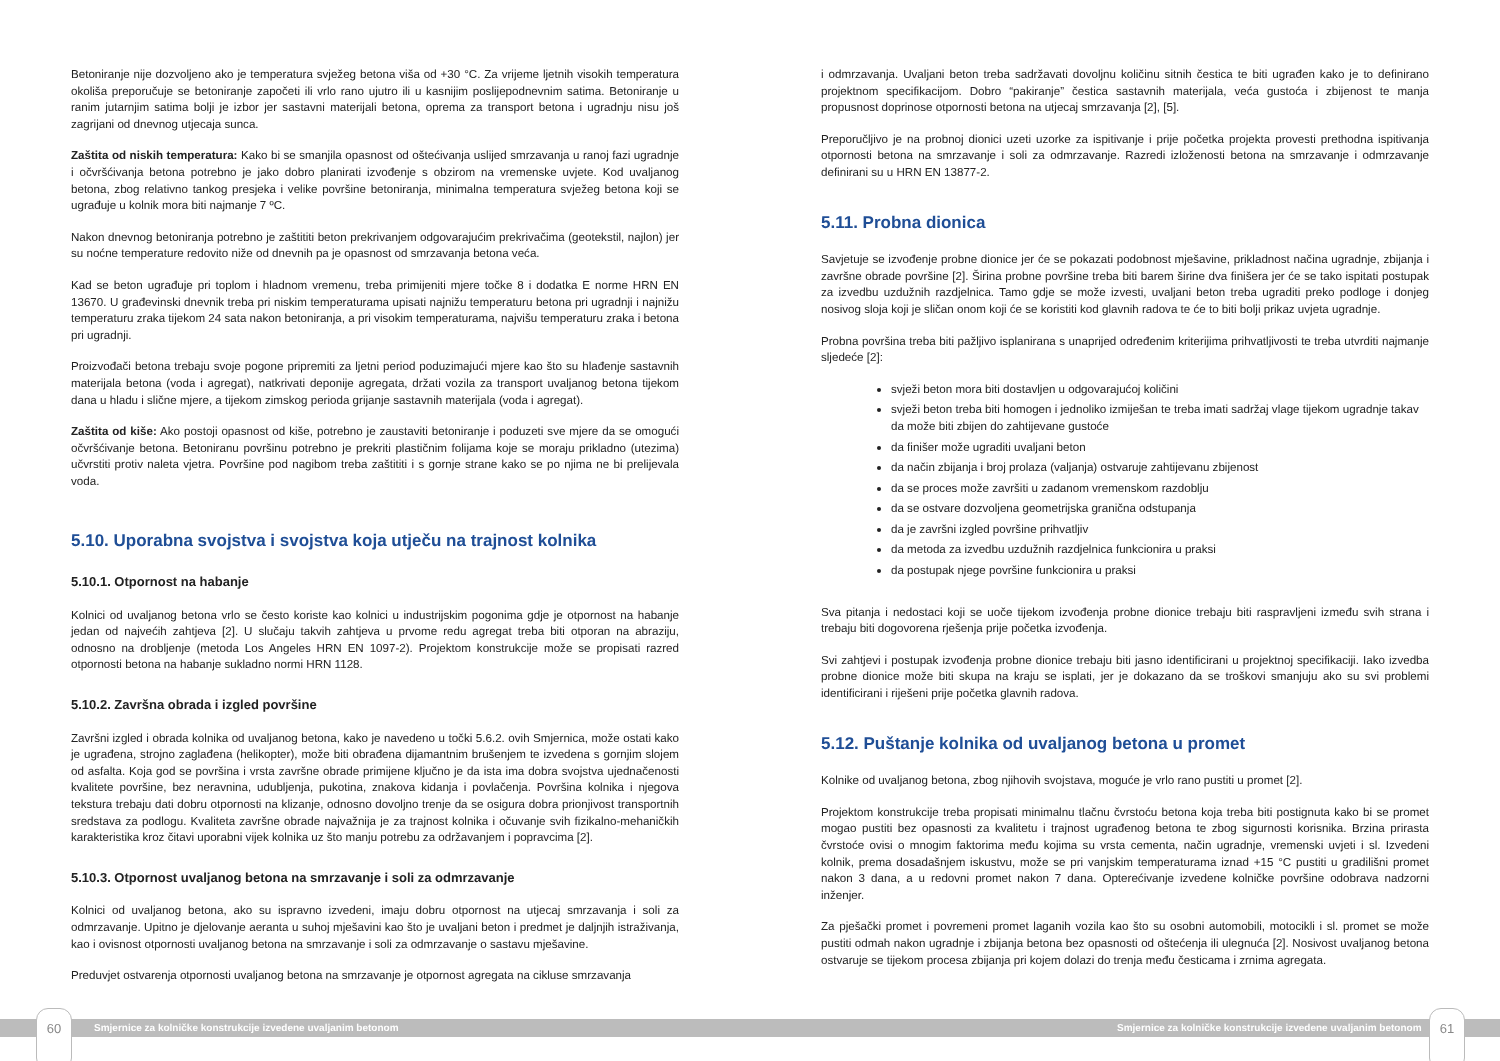Betoniranje nije dozvoljeno ako je temperatura svježeg betona viša od +30 °C. Za vrijeme ljetnih visokih temperatura okoliša preporučuje se betoniranje započeti ili vrlo rano ujutro ili u kasnijim poslijepodnevnim satima. Betoniranje u ranim jutarnjim satima bolji je izbor jer sastavni materijali betona, oprema za transport betona i ugradnju nisu još zagrijani od dnevnog utjecaja sunca.
Zaštita od niskih temperatura: Kako bi se smanjila opasnost od oštećivanja uslijed smrzavanja u ranoj fazi ugradnje i očvršćivanja betona potrebno je jako dobro planirati izvođenje s obzirom na vremenske uvjete. Kod uvaljanog betona, zbog relativno tankog presjeka i velike površine betoniranja, minimalna temperatura svježeg betona koji se ugrađuje u kolnik mora biti najmanje 7 ºC.
Nakon dnevnog betoniranja potrebno je zaštititi beton prekrivanjem odgovarajućim prekrivačima (geotekstil, najlon) jer su noćne temperature redovito niže od dnevnih pa je opasnost od smrzavanja betona veća.
Kad se beton ugrađuje pri toplom i hladnom vremenu, treba primijeniti mjere točke 8 i dodatka E norme HRN EN 13670. U građevinski dnevnik treba pri niskim temperaturama upisati najnižu temperaturu betona pri ugradnji i najnižu temperaturu zraka tijekom 24 sata nakon betoniranja, a pri visokim temperaturama, najvišu temperaturu zraka i betona pri ugradnji.
Proizvođači betona trebaju svoje pogone pripremiti za ljetni period poduzimajući mjere kao što su hlađenje sastavnih materijala betona (voda i agregat), natkrivati deponije agregata, držati vozila za transport uvaljanog betona tijekom dana u hladu i slične mjere, a tijekom zimskog perioda grijanje sastavnih materijala (voda i agregat).
Zaštita od kiše: Ako postoji opasnost od kiše, potrebno je zaustaviti betoniranje i poduzeti sve mjere da se omogući očvršćivanje betona. Betoniranu površinu potrebno je prekriti plastičnim folijama koje se moraju prikladno (utezima) učvrstiti protiv naleta vjetra. Površine pod nagibom treba zaštititi i s gornje strane kako se po njima ne bi prelijevala voda.
5.10. Uporabna svojstva i svojstva koja utječu na trajnost kolnika
5.10.1. Otpornost na habanje
Kolnici od uvaljanog betona vrlo se često koriste kao kolnici u industrijskim pogonima gdje je otpornost na habanje jedan od najvećih zahtjeva [2]. U slučaju takvih zahtjeva u prvome redu agregat treba biti otporan na abraziju, odnosno na drobljenje (metoda Los Angeles HRN EN 1097-2). Projektom konstrukcije može se propisati razred otpornosti betona na habanje sukladno normi HRN 1128.
5.10.2. Završna obrada i izgled površine
Završni izgled i obrada kolnika od uvaljanog betona, kako je navedeno u točki 5.6.2. ovih Smjernica, može ostati kako je ugrađena, strojno zaglađena (helikopter), može biti obrađena dijamantnim brušenjem te izvedena s gornjim slojem od asfalta. Koja god se površina i vrsta završne obrade primijene ključno je da ista ima dobra svojstva ujednačenosti kvalitete površine, bez neravnina, udubljenja, pukotina, znakova kidanja i povlačenja. Površina kolnika i njegova tekstura trebaju dati dobru otpornosti na klizanje, odnosno dovoljno trenje da se osigura dobra prionjivost transportnih sredstava za podlogu. Kvaliteta završne obrade najvažnija je za trajnost kolnika i očuvanje svih fizikalno-mehaničkih karakteristika kroz čitavi uporabni vijek kolnika uz što manju potrebu za održavanjem i popravcima [2].
5.10.3. Otpornost uvaljanog betona na smrzavanje i soli za odmrzavanje
Kolnici od uvaljanog betona, ako su ispravno izvedeni, imaju dobru otpornost na utjecaj smrzavanja i soli za odmrzavanje. Upitno je djelovanje aeranta u suhoj mješavini kao što je uvaljani beton i predmet je daljnjih istraživanja, kao i ovisnost otpornosti uvaljanog betona na smrzavanje i soli za odmrzavanje o sastavu mješavine.
Preduvjet ostvarenja otpornosti uvaljanog betona na smrzavanje je otpornost agregata na cikluse smrzavanja
i odmrzavanja. Uvaljani beton treba sadržavati dovoljnu količinu sitnih čestica te biti ugrađen kako je to definirano projektnom specifikacijom. Dobro “pakiranje” čestica sastavnih materijala, veća gustoća i zbijenost te manja propusnost doprinose otpornosti betona na utjecaj smrzavanja [2], [5].
Preporučljivo je na probnoj dionici uzeti uzorke za ispitivanje i prije početka projekta provesti prethodna ispitivanja otpornosti betona na smrzavanje i soli za odmrzavanje. Razredi izloženosti betona na smrzavanje i odmrzavanje definirani su u HRN EN 13877-2.
5.11. Probna dionica
Savjetuje se izvođenje probne dionice jer će se pokazati podobnost mješavine, prikladnost načina ugradnje, zbijanja i završne obrade površine [2]. Širina probne površine treba biti barem širine dva finišera jer će se tako ispitati postupak za izvedbu uzdužnih razdjelnica. Tamo gdje se može izvesti, uvaljani beton treba ugraditi preko podloge i donjeg nosivog sloja koji je sličan onom koji će se koristiti kod glavnih radova te će to biti bolji prikaz uvjeta ugradnje.
Probna površina treba biti pažljivo isplanirana s unaprijed određenim kriterijima prihvatljivosti te treba utvrditi najmanje sljedeće [2]:
svježi beton mora biti dostavljen u odgovarajućoj količini
svježi beton treba biti homogen i jednoliko izmiješan te treba imati sadržaj vlage tijekom ugradnje takav da može biti zbijen do zahtijevane gustoće
da finišer može ugraditi uvaljani beton
da način zbijanja i broj prolaza (valjanja) ostvaruje zahtijevanu zbijenost
da se proces može završiti u zadanom vremenskom razdoblju
da se ostvare dozvoljena geometrijska granična odstupanja
da je završni izgled površine prihvatljiv
da metoda za izvedbu uzdužnih razdjelnica funkcionira u praksi
da postupak njege površine funkcionira u praksi
Sva pitanja i nedostaci koji se uoče tijekom izvođenja probne dionice trebaju biti raspravljeni između svih strana i trebaju biti dogovorena rješenja prije početka izvođenja.
Svi zahtjevi i postupak izvođenja probne dionice trebaju biti jasno identificirani u projektnoj specifikaciji. Iako izvedba probne dionice može biti skupa na kraju se isplati, jer je dokazano da se troškovi smanjuju ako su svi problemi identificirani i riješeni prije početka glavnih radova.
5.12. Puštanje kolnika od uvaljanog betona u promet
Kolnike od uvaljanog betona, zbog njihovih svojstava, moguće je vrlo rano pustiti u promet [2].
Projektom konstrukcije treba propisati minimalnu tlačnu čvrstoću betona koja treba biti postignuta kako bi se promet mogao pustiti bez opasnosti za kvalitetu i trajnost ugrađenog betona te zbog sigurnosti korisnika. Brzina prirasta čvrstoće ovisi o mnogim faktorima među kojima su vrsta cementa, način ugradnje, vremenski uvjeti i sl. Izvedeni kolnik, prema dosadašnjem iskustvu, može se pri vanjskim temperaturama iznad +15 °C pustiti u gradilišni promet nakon 3 dana, a u redovni promet nakon 7 dana. Opterećivanje izvedene kolničke površine odobrava nadzorni inženjer.
Za pješački promet i povremeni promet laganih vozila kao što su osobni automobili, motocikli i sl. promet se može pustiti odmah nakon ugradnje i zbijanja betona bez opasnosti od oštećenja ili ulegnuća [2]. Nosivost uvaljanog betona ostvaruje se tijekom procesa zbijanja pri kojem dolazi do trenja među česticama i zrnima agregata.
Smjernice za kolničke konstrukcije izvedene uvaljanim betonom Smjernice za kolničke konstrukcije izvedene uvaljanim betonom
60 61